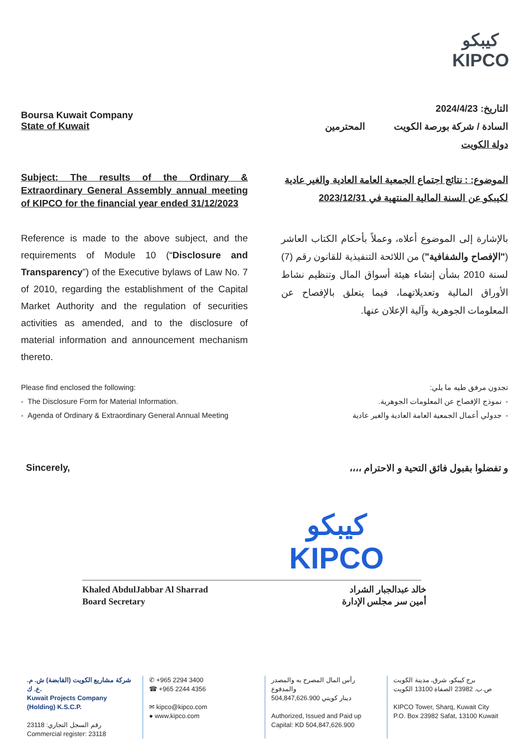كيبكو
KIPCO
Boursa Kuwait Company
State of Kuwait
التاريخ: 2024/4/23
السادة / شركة بورصة الكويت المحترمين
دولة الكويت
Subject: The results of the Ordinary & Extraordinary General Assembly annual meeting of KIPCO for the financial year ended 31/12/2023
الموضوع: : نتائج اجتماع الجمعية العامة العادية والغير عادية لكيبكو عن السنة المالية المنتهية في 2023/12/31
Reference is made to the above subject, and the requirements of Module 10 (“Disclosure and Transparency”) of the Executive bylaws of Law No. 7 of 2010, regarding the establishment of the Capital Market Authority and the regulation of securities activities as amended, and to the disclosure of material information and announcement mechanism thereto.
بالإشارة إلى الموضوع أعلاه، وعملاً بأحكام الكتاب العاشر ("الإفصاح والشفافية") من اللائحة التنفيذية للقانون رقم (7) لسنة 2010 بشأن إنشاء هيئة أسواق المال وتنظيم نشاط الأوراق المالية وتعديلاتهما، فيما يتعلق بالإفصاح عن المعلومات الجوهرية وآلية الإعلان عنها.
Please find enclosed the following:
- The Disclosure Form for Material Information.
- Agenda of Ordinary & Extraordinary General Annual Meeting
تجدون مرفق طيه ما يلي:
- نموذج الإفصاح عن المعلومات الجوهرية.
- جدولي أعمال الجمعية العامة العادية والغير عادية
Sincerely, و تفضلوا بقبول فائق التحية و الاحترام ،،،،
كيبكو
KIPCO
Khaled AbdulJabbar Al Sharrad
Board Secretary
خالد عبدالجبار الشراد
أمين سر مجلس الإدارة
شركة مشاريع الكويت (القابضة) ش. م. ع. ك.
Kuwait Projects Company (Holding) K.S.C.P.
رقم السجل التجاري: 23118
Commercial register: 23118
✆ +965 2294 3400
☎ +965 2244 4356
✉ kipco@kipco.com
● www.kipco.com
رأس المال المصرح به والمصدر والمدفوع
504,847,626.900 دينار كويتي
Authorized, Issued and Paid up
Capital: KD 504,847,626.900
برج كيبكو، شرق، مدينة الكويت
ص.ب. 23982 الصفاة 13100 الكويت
KIPCO Tower, Sharq, Kuwait City
P.O. Box 23982 Safat, 13100 Kuwait